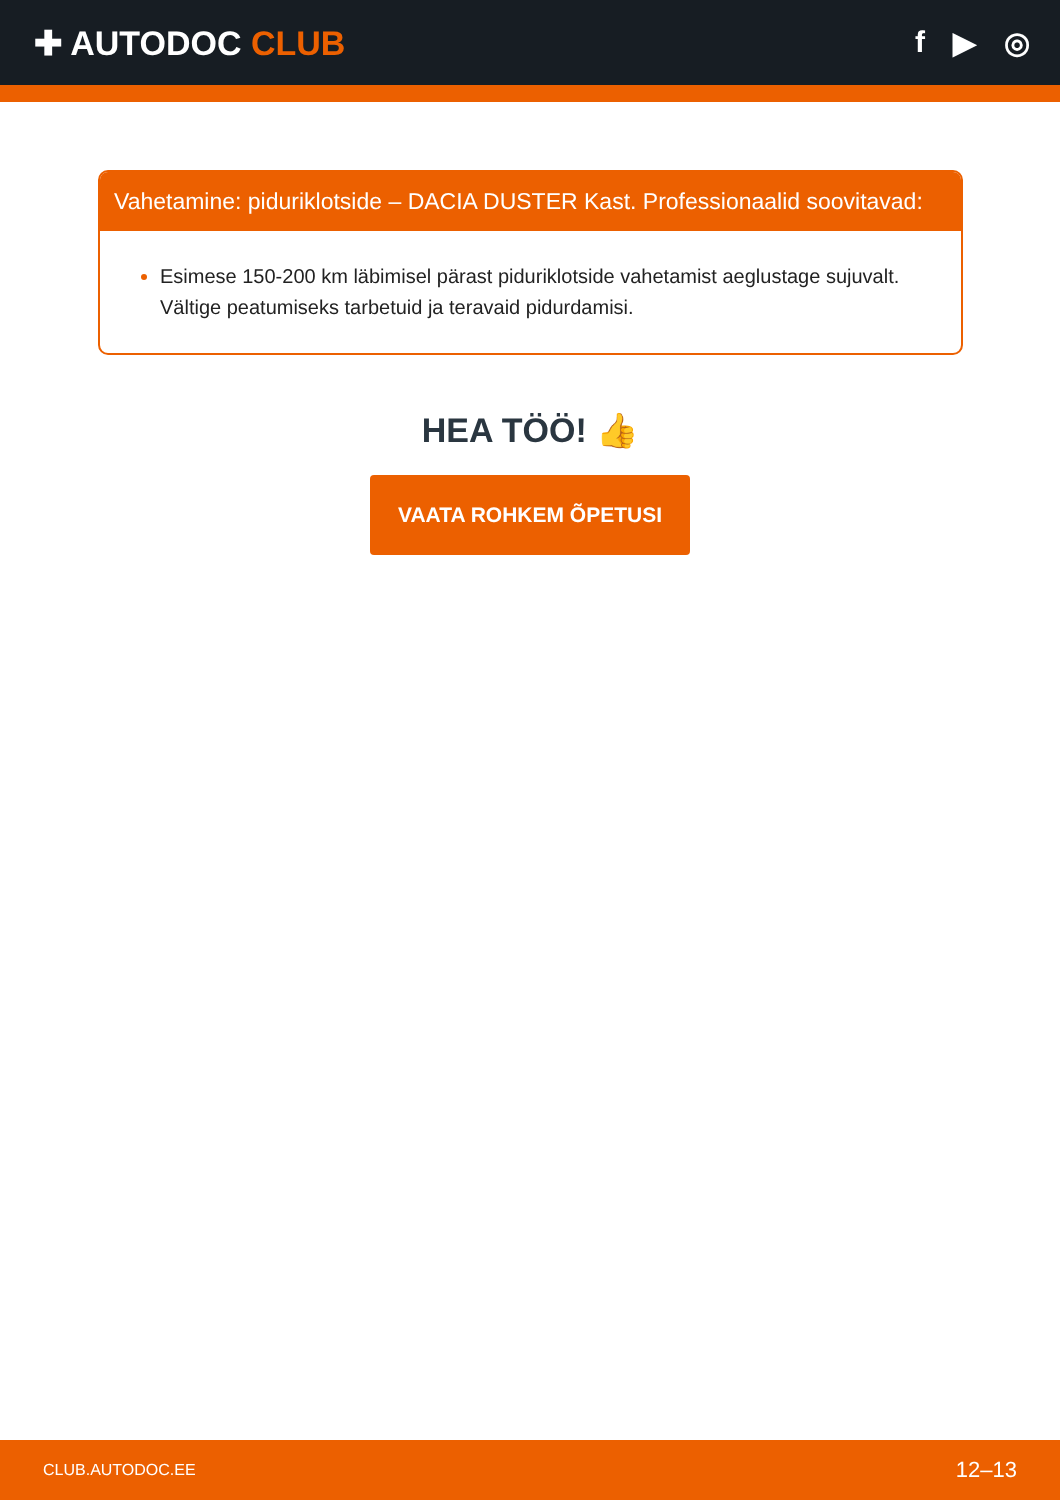✚ AUTODOC CLUB f ▶ ◎
Vahetamine: piduriklotside – DACIA DUSTER Kast. Professionaalid soovitavad:
Esimese 150-200 km läbimisel pärast piduriklotside vahetamist aeglustage sujuvalt. Vältige peatumiseks tarbetuid ja teravaid pidurdamisi.
HEA TÖÖ! 👍
VAATA ROHKEM ÕPETUSI
CLUB.AUTODOC.EE 12–13